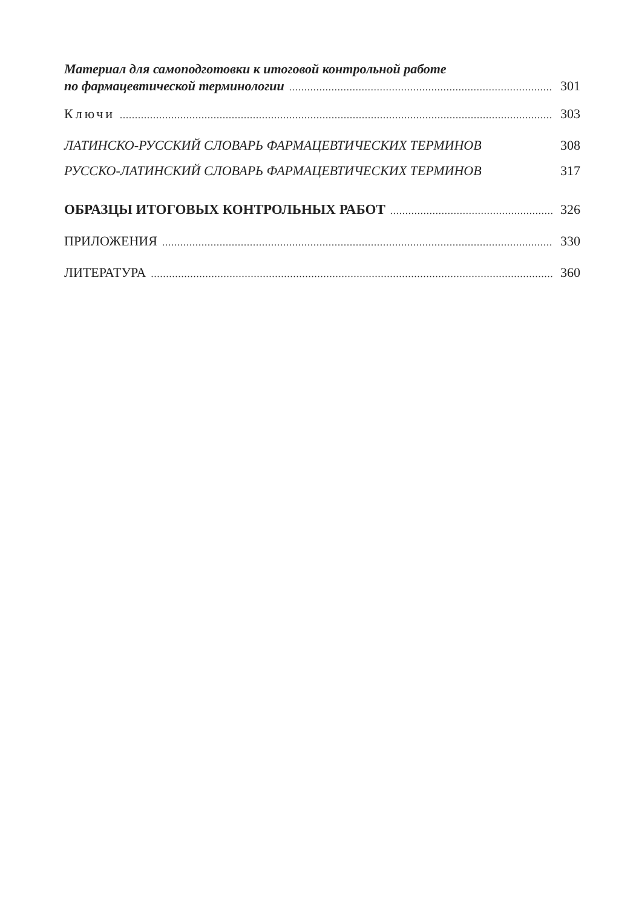Материал для самоподготовки к итоговой контрольной работе
по фармацевтической терминологии 301
Ключи 303
ЛАТИНСКО-РУССКИЙ СЛОВАРЬ ФАРМАЦЕВТИЧЕСКИХ ТЕРМИНОВ 308
РУССКО-ЛАТИНСКИЙ СЛОВАРЬ ФАРМАЦЕВТИЧЕСКИХ ТЕРМИНОВ 317
ОБРАЗЦЫ ИТОГОВЫХ КОНТРОЛЬНЫХ РАБОТ 326
ПРИЛОЖЕНИЯ 330
ЛИТЕРАТУРА 360